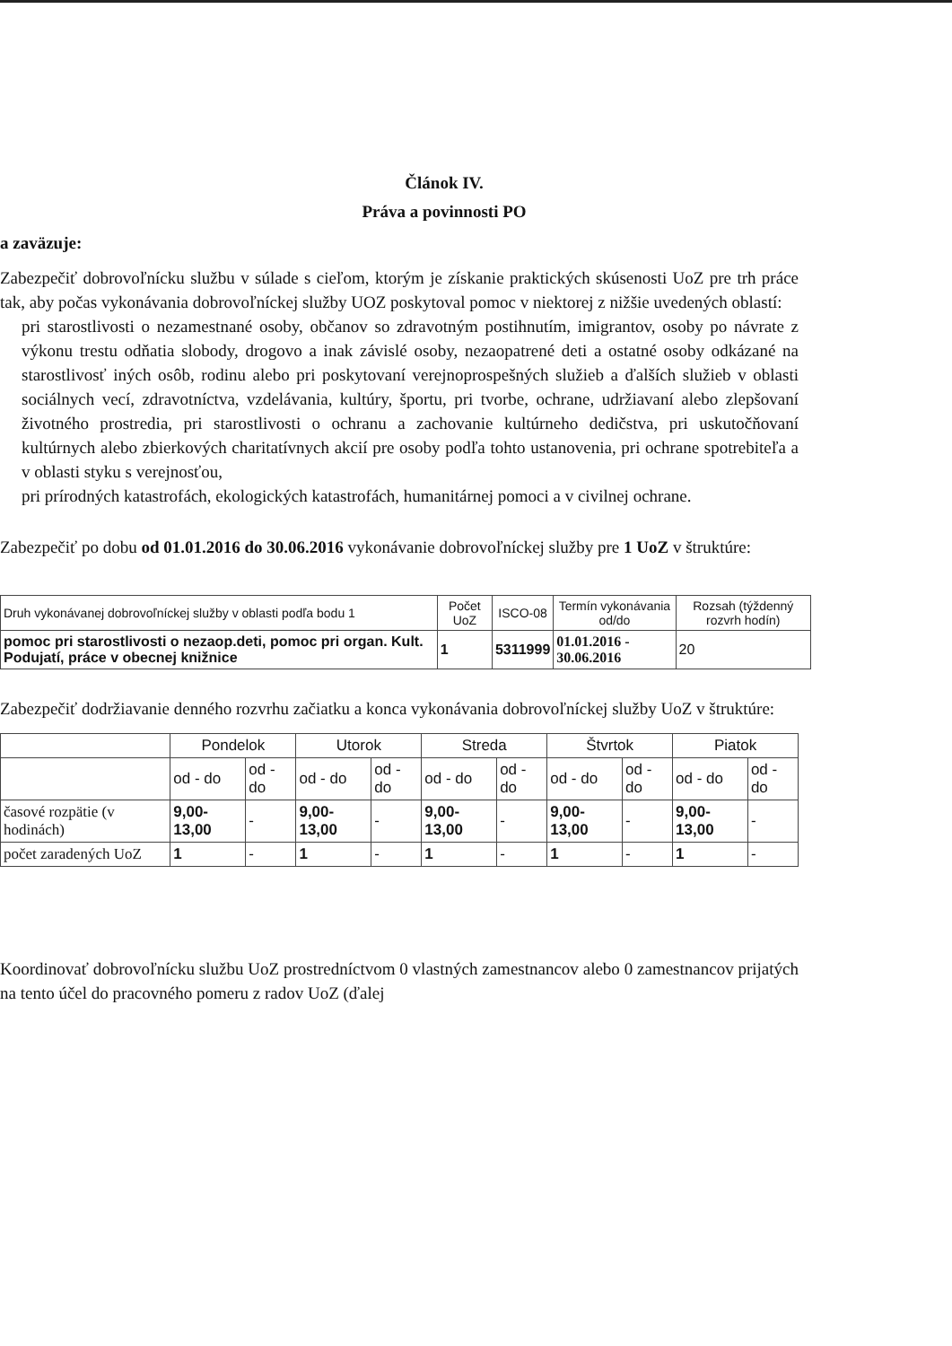Článok IV.
Práva a povinnosti PO
a zaväzuje:
Zabezpečiť dobrovoľnícku službu v súlade s cieľom, ktorým je získanie praktických skúsenosti UoZ pre trh práce tak, aby počas vykonávania dobrovoľníckej služby UOZ poskytoval pomoc v niektorej z nižšie uvedených oblastí:
pri starostlivosti o nezamestnané osoby, občanov so zdravotným postihnutím, imigrantov, osoby po návrate z výkonu trestu odňatia slobody, drogovo a inak závislé osoby, nezaopatrené deti a ostatné osoby odkázané na starostlivosť iných osôb, rodinu alebo pri poskytovaní verejnoprospešných služieb a ďalších služieb v oblasti sociálnych vecí, zdravotníctva, vzdelávania, kultúry, športu, pri tvorbe, ochrane, udržiavaní alebo zlepšovaní životného prostredia, pri starostlivosti o ochranu a zachovanie kultúrneho dedičstva, pri uskutočňovaní kultúrnych alebo zbierkových charitatívnych akcií pre osoby podľa tohto ustanovenia, pri ochrane spotrebiteľa a v oblasti styku s verejnosťou,
pri prírodných katastrofách, ekologických katastrofách, humanitárnej pomoci a v civilnej ochrane.
Zabezpečiť po dobu od 01.01.2016 do 30.06.2016 vykonávanie dobrovoľníckej služby pre 1 UoZ v štruktúre:
| Druh vykonávanej dobrovoľníckej služby v oblasti podľa bodu 1 | Počet UoZ | ISCO-08 | Termín vykonávania od/do | Rozsah (týždenný rozvrh hodín) |
| --- | --- | --- | --- | --- |
| pomoc pri starostlivosti o nezaop.deti, pomoc pri organ. Kult. Podujatí, práce v obecnej knižnice | 1 | 5311999 | 01.01.2016 - 30.06.2016 | 20 |
Zabezpečiť dodržiavanie denného rozvrhu začiatku a konca vykonávania dobrovoľníckej služby UoZ v štruktúre:
| | Pondelok | | Utorok | | Streda | | Štvrtok | | Piatok | |
| --- | --- | --- | --- | --- | --- | --- | --- | --- | --- | --- |
| | od - do | od - do | od - do | od - do | od - do | od - do | od - do | od - do | od - do | od - do |
| časové rozpätie (v hodinách) | 9,00-13,00 | - | 9,00-13,00 | - | 9,00-13,00 | - | 9,00-13,00 | - | 9,00-13,00 | - |
| počet zaradených UoZ | 1 | - | 1 | - | 1 | - | 1 | - | 1 | - |
Koordinovať dobrovoľnícku službu UoZ prostredníctvom 0 vlastných zamestnancov alebo 0 zamestnancov prijatých na tento účel do pracovného pomeru z radov UoZ (ďalej